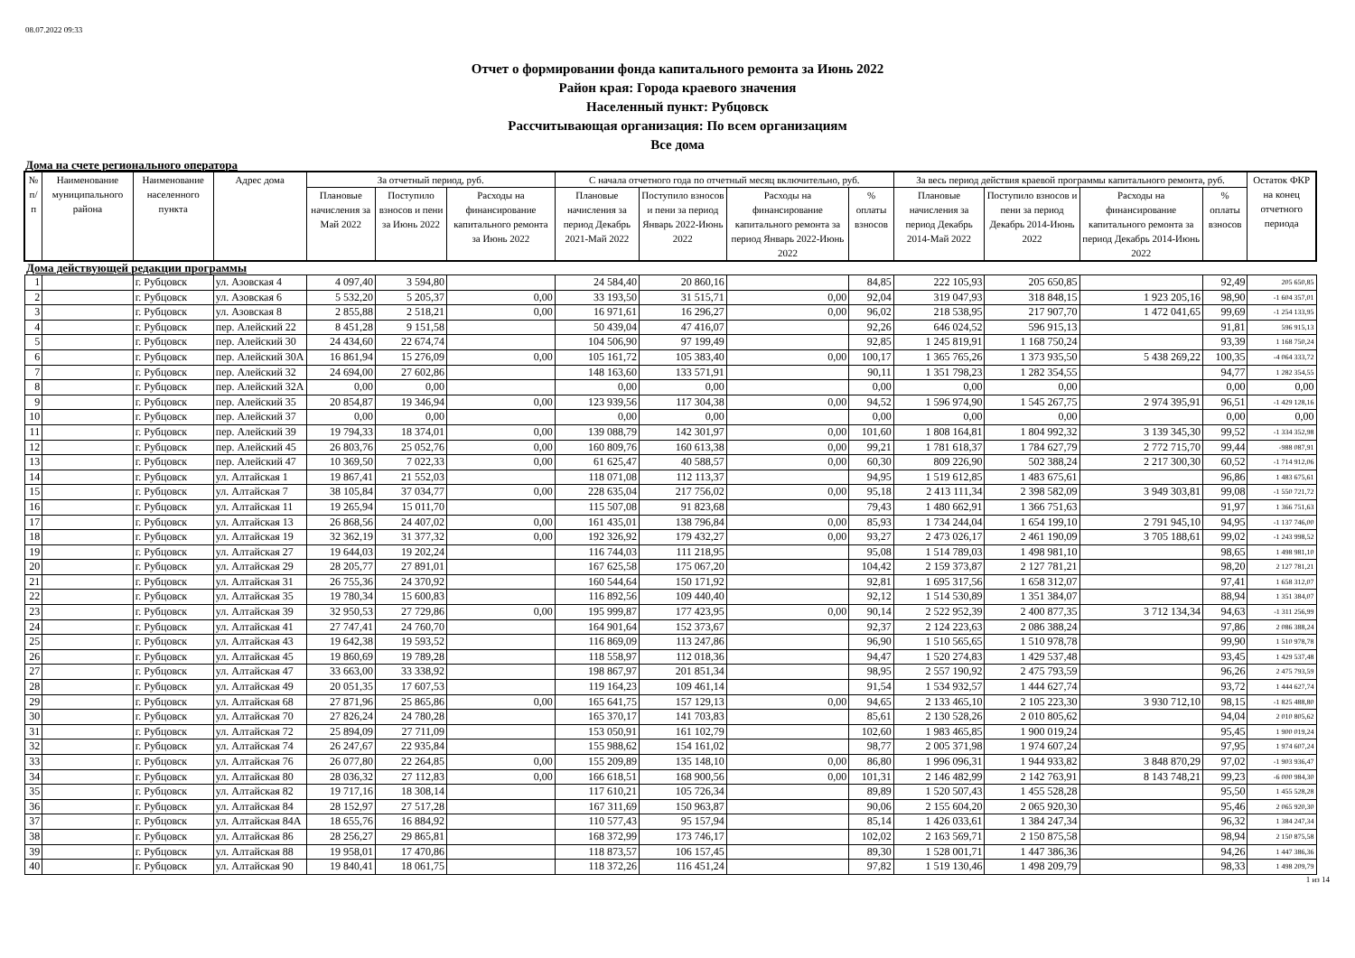08.07.2022 09:33
Отчет о формировании фонда капитального ремонта за Июнь 2022
Район края: Города краевого значения
Населенный пункт: Рубцовск
Рассчитывающая организация: По всем организациям
Все дома
Дома на счете регионального оператора
| № п/п | Наименование муниципального района | Наименование населенного пункта | Адрес дома | За отчетный период, руб. | | | С начала отчетного года по отчетный месяц включительно, руб. | | | | За весь период действия краевой программы капитального ремонта, руб. | | | | Остаток ФКР на конец отчетного периода |
| --- | --- | --- | --- | --- | --- | --- | --- | --- | --- | --- | --- | --- | --- | --- | --- |
| | | | | Плановые начисления за Май 2022 | Поступило взносов и пени за Июнь 2022 | Расходы на финансирование капитального ремонта за Июнь 2022 | Плановые начисления за период Декабрь 2021-Май 2022 | Поступило взносов и пени за период Январь 2022-Июнь 2022 | Расходы на финансирование капитального ремонта за период Январь 2022-Июнь 2022 | % оплаты взносов | Плановые начисления за период Декабрь 2014-Май 2022 | Поступило взносов и пени за период Декабрь 2014-Июнь 2022 | Расходы на финансирование капитального ремонта за период Декабрь 2014-Июнь 2022 | % оплаты взносов | |
| Дома действующей редакции программы | | | | | | | | | | | | | | | |
| 1 | | г. Рубцовск | ул. Азовская 4 | 4 097,40 | 3 594,80 | | 24 584,40 | 20 860,16 | | 84,85 | 222 105,93 | 205 650,85 | | 92,49 | 205 650,85 |
| 2 | | г. Рубцовск | ул. Азовская 6 | 5 532,20 | 5 205,37 | 0,00 | 33 193,50 | 31 515,71 | 0,00 | 92,04 | 319 047,93 | 318 848,15 | 1 923 205,16 | 98,90 | -1 604 357,01 |
| 3 | | г. Рубцовск | ул. Азовская 8 | 2 855,88 | 2 518,21 | 0,00 | 16 971,61 | 16 296,27 | 0,00 | 96,02 | 218 538,95 | 217 907,70 | 1 472 041,65 | 99,69 | -1 254 133,95 |
| 4 | | г. Рубцовск | пер. Алейский 22 | 8 451,28 | 9 151,58 | | 50 439,04 | 47 416,07 | | 92,26 | 646 024,52 | 596 915,13 | | 91,81 | 596 915,13 |
| 5 | | г. Рубцовск | пер. Алейский 30 | 24 434,60 | 22 674,74 | | 104 506,90 | 97 199,49 | | 92,85 | 1 245 819,91 | 1 168 750,24 | | 93,39 | 1 168 750,24 |
| 6 | | г. Рубцовск | пер. Алейский 30А | 16 861,94 | 15 276,09 | 0,00 | 105 161,72 | 105 383,40 | 0,00 | 100,17 | 1 365 765,26 | 1 373 935,50 | 5 438 269,22 | 100,35 | -4 064 333,72 |
| 7 | | г. Рубцовск | пер. Алейский 32 | 24 694,00 | 27 602,86 | | 148 163,60 | 133 571,91 | | 90,11 | 1 351 798,23 | 1 282 354,55 | | 94,77 | 1 282 354,55 |
| 8 | | г. Рубцовск | пер. Алейский 32А | 0,00 | 0,00 | | 0,00 | 0,00 | | 0,00 | 0,00 | 0,00 | | 0,00 | 0,00 |
| 9 | | г. Рубцовск | пер. Алейский 35 | 20 854,87 | 19 346,94 | 0,00 | 123 939,56 | 117 304,38 | 0,00 | 94,52 | 1 596 974,90 | 1 545 267,75 | 2 974 395,91 | 96,51 | -1 429 128,16 |
| 10 | | г. Рубцовск | пер. Алейский 37 | 0,00 | 0,00 | | 0,00 | 0,00 | | 0,00 | 0,00 | 0,00 | | 0,00 | 0,00 |
| 11 | | г. Рубцовск | пер. Алейский 39 | 19 794,33 | 18 374,01 | 0,00 | 139 088,79 | 142 301,97 | 0,00 | 101,60 | 1 808 164,81 | 1 804 992,32 | 3 139 345,30 | 99,52 | -1 334 352,98 |
| 12 | | г. Рубцовск | пер. Алейский 45 | 26 803,76 | 25 052,76 | 0,00 | 160 809,76 | 160 613,38 | 0,00 | 99,21 | 1 781 618,37 | 1 784 627,79 | 2 772 715,70 | 99,44 | -988 087,91 |
| 13 | | г. Рубцовск | пер. Алейский 47 | 10 369,50 | 7 022,33 | 0,00 | 61 625,47 | 40 588,57 | 0,00 | 60,30 | 809 226,90 | 502 388,24 | 2 217 300,30 | 60,52 | -1 714 912,06 |
| 14 | | г. Рубцовск | ул. Алтайская 1 | 19 867,41 | 21 552,03 | | 118 071,08 | 112 113,37 | | 94,95 | 1 519 612,85 | 1 483 675,61 | | 96,86 | 1 483 675,61 |
| 15 | | г. Рубцовск | ул. Алтайская 7 | 38 105,84 | 37 034,77 | 0,00 | 228 635,04 | 217 756,02 | 0,00 | 95,18 | 2 413 111,34 | 2 398 582,09 | 3 949 303,81 | 99,08 | -1 550 721,72 |
| 16 | | г. Рубцовск | ул. Алтайская 11 | 19 265,94 | 15 011,70 | | 115 507,08 | 91 823,68 | | 79,43 | 1 480 662,91 | 1 366 751,63 | | 91,97 | 1 366 751,63 |
| 17 | | г. Рубцовск | ул. Алтайская 13 | 26 868,56 | 24 407,02 | 0,00 | 161 435,01 | 138 796,84 | 0,00 | 85,93 | 1 734 244,04 | 1 654 199,10 | 2 791 945,10 | 94,95 | -1 137 746,00 |
| 18 | | г. Рубцовск | ул. Алтайская 19 | 32 362,19 | 31 377,32 | 0,00 | 192 326,92 | 179 432,27 | 0,00 | 93,27 | 2 473 026,17 | 2 461 190,09 | 3 705 188,61 | 99,02 | -1 243 998,52 |
| 19 | | г. Рубцовск | ул. Алтайская 27 | 19 644,03 | 19 202,24 | | 116 744,03 | 111 218,95 | | 95,08 | 1 514 789,03 | 1 498 981,10 | | 98,65 | 1 498 981,10 |
| 20 | | г. Рубцовск | ул. Алтайская 29 | 28 205,77 | 27 891,01 | | 167 625,58 | 175 067,20 | | 104,42 | 2 159 373,87 | 2 127 781,21 | | 98,20 | 2 127 781,21 |
| 21 | | г. Рубцовск | ул. Алтайская 31 | 26 755,36 | 24 370,92 | | 160 544,64 | 150 171,92 | | 92,81 | 1 695 317,56 | 1 658 312,07 | | 97,41 | 1 658 312,07 |
| 22 | | г. Рубцовск | ул. Алтайская 35 | 19 780,34 | 15 600,83 | | 116 892,56 | 109 440,40 | | 92,12 | 1 514 530,89 | 1 351 384,07 | | 88,94 | 1 351 384,07 |
| 23 | | г. Рубцовск | ул. Алтайская 39 | 32 950,53 | 27 729,86 | 0,00 | 195 999,87 | 177 423,95 | 0,00 | 90,14 | 2 522 952,39 | 2 400 877,35 | 3 712 134,34 | 94,63 | -1 311 256,99 |
| 24 | | г. Рубцовск | ул. Алтайская 41 | 27 747,41 | 24 760,70 | | 164 901,64 | 152 373,67 | | 92,37 | 2 124 223,63 | 2 086 388,24 | | 97,86 | 2 086 388,24 |
| 25 | | г. Рубцовск | ул. Алтайская 43 | 19 642,38 | 19 593,52 | | 116 869,09 | 113 247,86 | | 96,90 | 1 510 565,65 | 1 510 978,78 | | 99,90 | 1 510 978,78 |
| 26 | | г. Рубцовск | ул. Алтайская 45 | 19 860,69 | 19 789,28 | | 118 558,97 | 112 018,36 | | 94,47 | 1 520 274,83 | 1 429 537,48 | | 93,45 | 1 429 537,48 |
| 27 | | г. Рубцовск | ул. Алтайская 47 | 33 663,00 | 33 338,92 | | 198 867,97 | 201 851,34 | | 98,95 | 2 557 190,92 | 2 475 793,59 | | 96,26 | 2 475 793,59 |
| 28 | | г. Рубцовск | ул. Алтайская 49 | 20 051,35 | 17 607,53 | | 119 164,23 | 109 461,14 | | 91,54 | 1 534 932,57 | 1 444 627,74 | | 93,72 | 1 444 627,74 |
| 29 | | г. Рубцовск | ул. Алтайская 68 | 27 871,96 | 25 865,86 | 0,00 | 165 641,75 | 157 129,13 | 0,00 | 94,65 | 2 133 465,10 | 2 105 223,30 | 3 930 712,10 | 98,15 | -1 825 488,80 |
| 30 | | г. Рубцовск | ул. Алтайская 70 | 27 826,24 | 24 780,28 | | 165 370,17 | 141 703,83 | | 85,61 | 2 130 528,26 | 2 010 805,62 | | 94,04 | 2 010 805,62 |
| 31 | | г. Рубцовск | ул. Алтайская 72 | 25 894,09 | 27 711,09 | | 153 050,91 | 161 102,79 | | 102,60 | 1 983 465,85 | 1 900 019,24 | | 95,45 | 1 900 019,24 |
| 32 | | г. Рубцовск | ул. Алтайская 74 | 26 247,67 | 22 935,84 | | 155 988,62 | 154 161,02 | | 98,77 | 2 005 371,98 | 1 974 607,24 | | 97,95 | 1 974 607,24 |
| 33 | | г. Рубцовск | ул. Алтайская 76 | 26 077,80 | 22 264,85 | 0,00 | 155 209,89 | 135 148,10 | 0,00 | 86,80 | 1 996 096,31 | 1 944 933,82 | 3 848 870,29 | 97,02 | -1 903 936,47 |
| 34 | | г. Рубцовск | ул. Алтайская 80 | 28 036,32 | 27 112,83 | 0,00 | 166 618,51 | 168 900,56 | 0,00 | 101,31 | 2 146 482,99 | 2 142 763,91 | 8 143 748,21 | 99,23 | -6 000 984,30 |
| 35 | | г. Рубцовск | ул. Алтайская 82 | 19 717,16 | 18 308,14 | | 117 610,21 | 105 726,34 | | 89,89 | 1 520 507,43 | 1 455 528,28 | | 95,50 | 1 455 528,28 |
| 36 | | г. Рубцовск | ул. Алтайская 84 | 28 152,97 | 27 517,28 | | 167 311,69 | 150 963,87 | | 90,06 | 2 155 604,20 | 2 065 920,30 | | 95,46 | 2 065 920,30 |
| 37 | | г. Рубцовск | ул. Алтайская 84А | 18 655,76 | 16 884,92 | | 110 577,43 | 95 157,94 | | 85,14 | 1 426 033,61 | 1 384 247,34 | | 96,32 | 1 384 247,34 |
| 38 | | г. Рубцовск | ул. Алтайская 86 | 28 256,27 | 29 865,81 | | 168 372,99 | 173 746,17 | | 102,02 | 2 163 569,71 | 2 150 875,58 | | 98,94 | 2 150 875,58 |
| 39 | | г. Рубцовск | ул. Алтайская 88 | 19 958,01 | 17 470,86 | | 118 873,57 | 106 157,45 | | 89,30 | 1 528 001,71 | 1 447 386,36 | | 94,26 | 1 447 386,36 |
| 40 | | г. Рубцовск | ул. Алтайская 90 | 19 840,41 | 18 061,75 | | 118 372,26 | 116 451,24 | | 97,82 | 1 519 130,46 | 1 498 209,79 | | 98,33 | 1 498 209,79 |
1 из 14